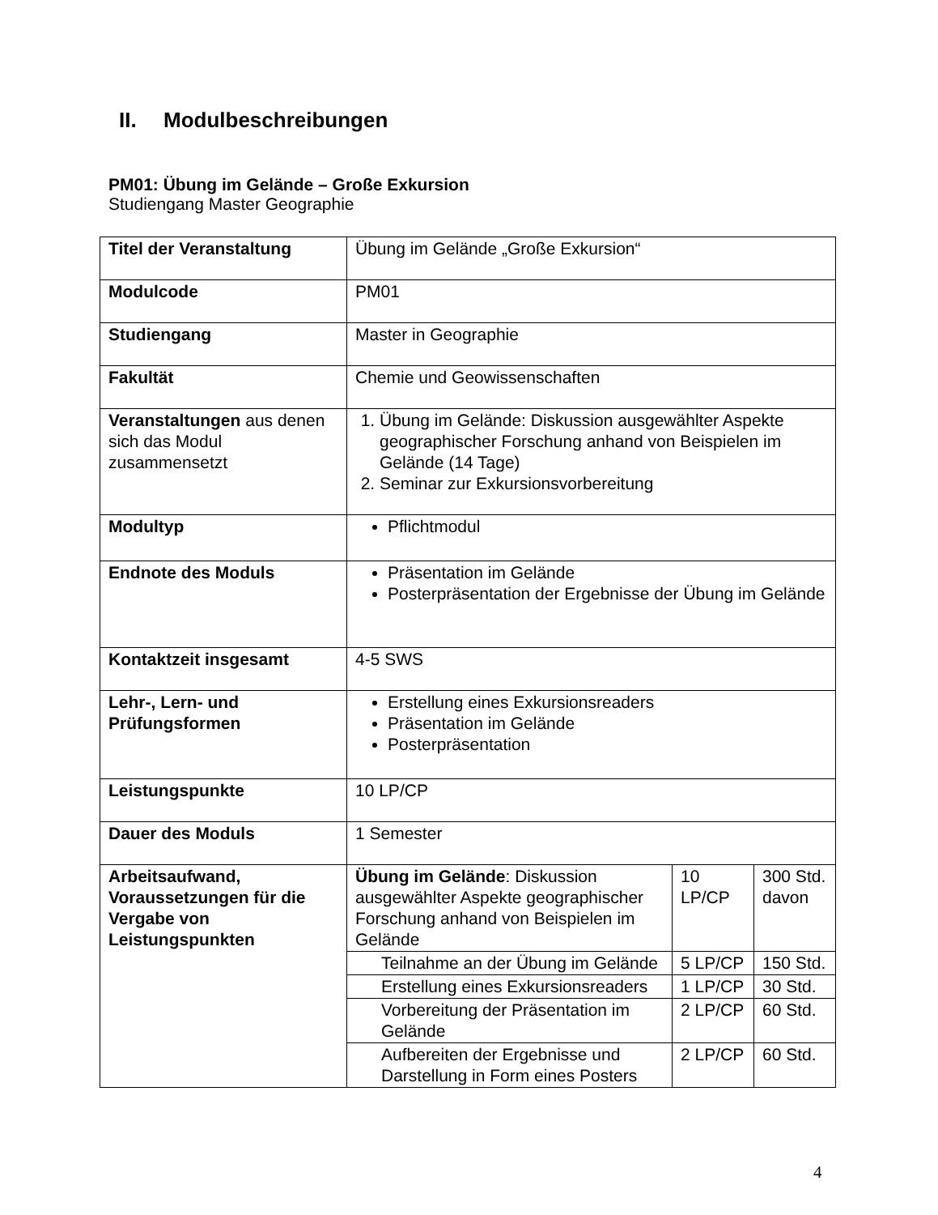II. Modulbeschreibungen
PM01: Übung im Gelände – Große Exkursion
Studiengang Master Geographie
| Titel der Veranstaltung | Übung im Gelände „Große Exkursion“ | | |
| Modulcode | PM01 | | |
| Studiengang | Master in Geographie | | |
| Fakultät | Chemie und Geowissenschaften | | |
| Veranstaltungen aus denen sich das Modul zusammensetzt | 1. Übung im Gelände: Diskussion ausgewählter Aspekte geographischer Forschung anhand von Beispielen im Gelände (14 Tage) 2. Seminar zur Exkursionsvorbereitung | | |
| Modultyp | Pflichtmodul | | |
| Endnote des Moduls | Präsentation im Gelände Posterpräsentation der Ergebnisse der Übung im Gelände | | |
| Kontaktzeit insgesamt | 4-5 SWS | | |
| Lehr-, Lern- und Prüfungsformen | Erstellung eines Exkursionsreaders Präsentation im Gelände Posterpräsentation | | |
| Leistungspunkte | 10 LP/CP | | |
| Dauer des Moduls | 1 Semester | | |
| Arbeitsaufwand, Voraussetzungen für die Vergabe von Leistungspunkten | Übung im Gelände : Diskussion ausgewählter Aspekte geographischer Forschung anhand von Beispielen im Gelände | 10 LP/CP | 300 Std. davon |
| | Teilnahme an der Übung im Gelände | 5 LP/CP | 150 Std. |
| | Erstellung eines Exkursionsreaders | 1 LP/CP | 30 Std. |
| | Vorbereitung der Präsentation im Gelände | 2 LP/CP | 60 Std. |
| | Aufbereiten der Ergebnisse und Darstellung in Form eines Posters | 2 LP/CP | 60 Std. |
4